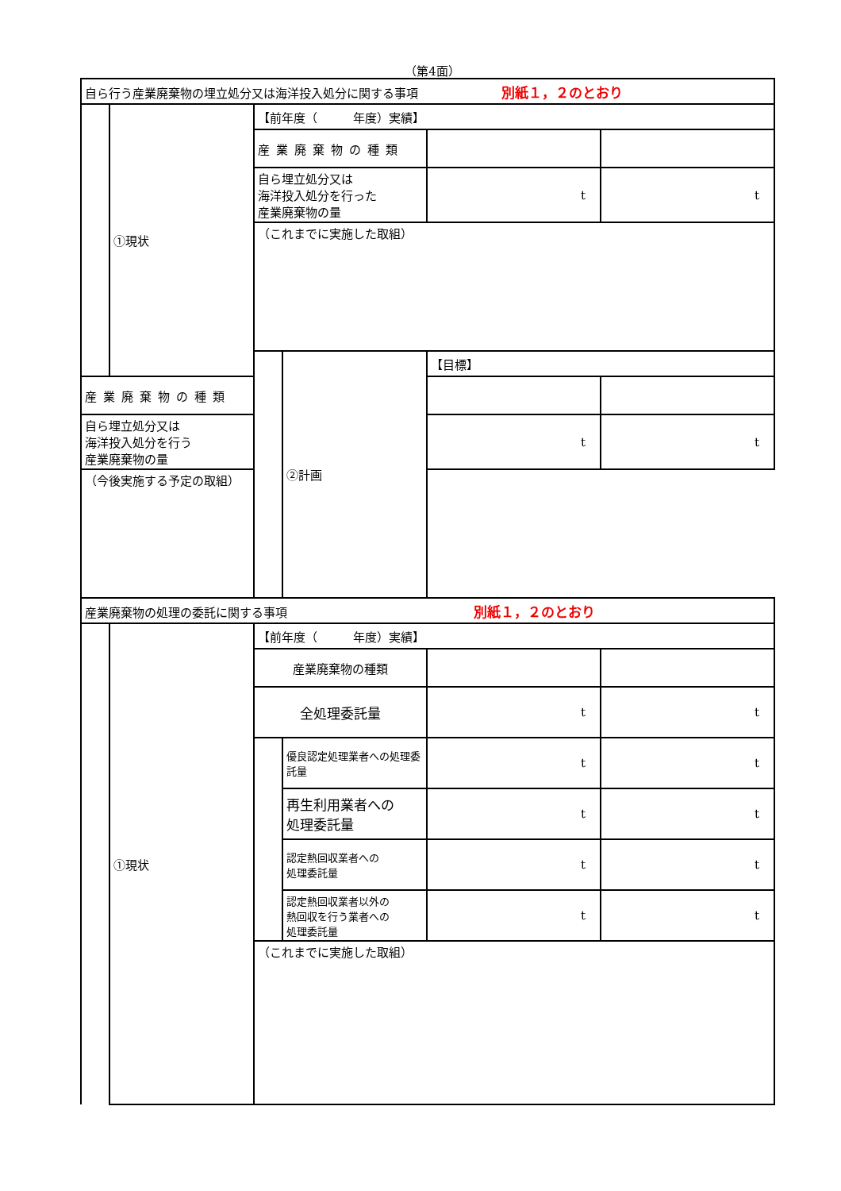（第4面）
| 自ら行う産業廃棄物の埋立処分又は海洋投入処分に関する事項 別紙１，２のとおり | | | | | |
| | ①現状 | 【前年度（ 年度）実績】 | | | |
| | | 産業廃棄物の種類 | | | |
| | | 自ら埋立処分又は 海洋投入処分を行った 産業廃棄物の量 | | t | t |
| | | （これまでに実施した取組） | | | |
| | | | ②計画 | 【目標】 | |
| 産業廃棄物の種類 | | | | | |
| 自ら埋立処分又は 海洋投入処分を行う 産業廃棄物の量 | | | | t | t |
| （今後実施する予定の取組） | | | | | |
| 産業廃棄物の処理の委託に関する事項 別紙１，２のとおり | | | | | |
| | ①現状 | 【前年度（ 年度）実績】 | | | |
| | | 産業廃棄物の種類 | | | |
| | | 全処理委託量 | | t | t |
| | | | 優良認定処理業者への処理委託量 | t | t |
| | | | 再生利用業者への 処理委託量 | t | t |
| | | | 認定熱回収業者への 処理委託量 | t | t |
| | | | 認定熱回収業者以外の 熱回収を行う業者への 処理委託量 | t | t |
| | | （これまでに実施した取組） | | | |